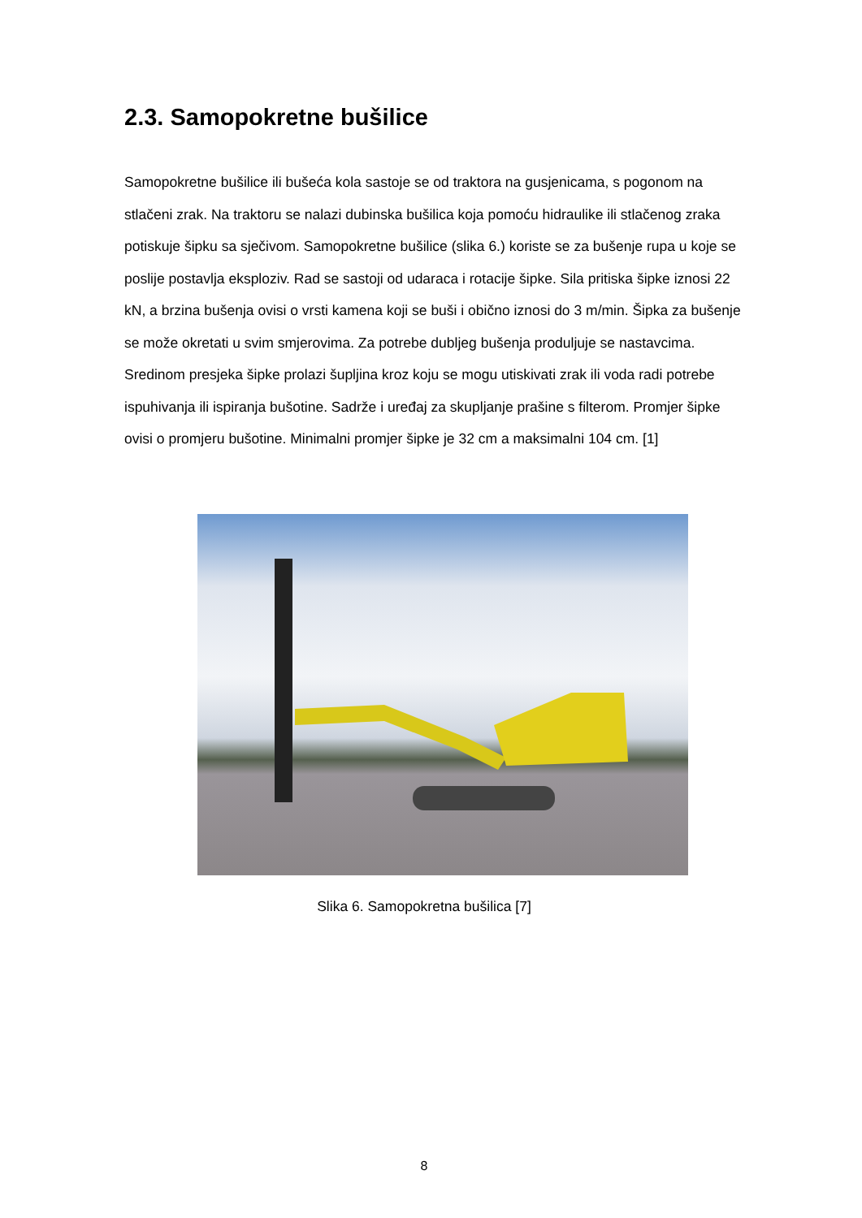2.3. Samopokretne bušilice
Samopokretne bušilice ili bušeća kola sastoje se od traktora na gusjenicama, s pogonom na stlačeni zrak. Na traktoru se nalazi dubinska bušilica koja pomoću hidraulike ili stlačenog zraka potiskuje šipku sa sječivom. Samopokretne bušilice (slika 6.) koriste se za bušenje rupa u koje se poslije postavlja eksploziv. Rad se sastoji od udaraca i rotacije šipke. Sila pritiska šipke iznosi 22 kN, a brzina bušenja ovisi o vrsti kamena koji se buši i obično iznosi do 3 m/min. Šipka za bušenje se može okretati u svim smjerovima. Za potrebe dubljeg bušenja produljuje se nastavcima. Sredinom presjeka šipke prolazi šupljina kroz koju se mogu utiskivati zrak ili voda radi potrebe ispuhivanja ili ispiranja bušotine. Sadrže i uređaj za skupljanje prašine s filterom. Promjer šipke ovisi o promjeru bušotine. Minimalni promjer šipke je 32 cm a maksimalni 104 cm. [1]
Slika 6. Samopokretna bušilica [7]
8